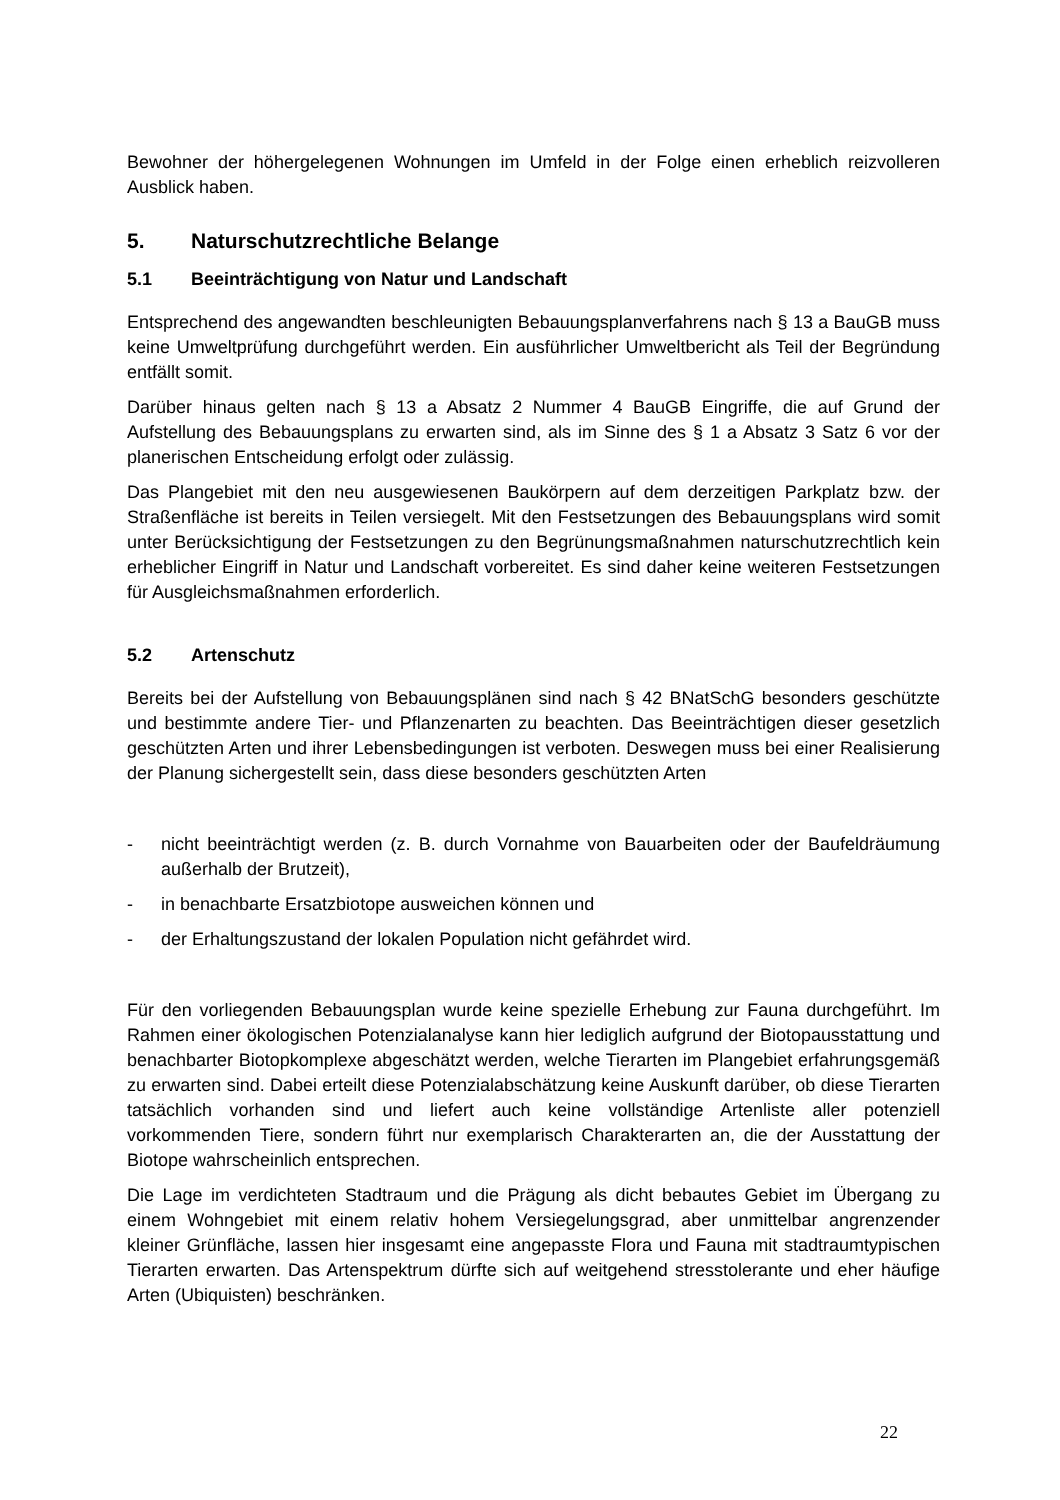Bewohner der höhergelegenen Wohnungen im Umfeld in der Folge einen erheblich reizvolleren Ausblick haben.
5. Naturschutzrechtliche Belange
5.1 Beeinträchtigung von Natur und Landschaft
Entsprechend des angewandten beschleunigten Bebauungsplanverfahrens nach § 13 a BauGB muss keine Umweltprüfung durchgeführt werden. Ein ausführlicher Umweltbericht als Teil der Begründung entfällt somit.
Darüber hinaus gelten nach § 13 a Absatz 2 Nummer 4 BauGB Eingriffe, die auf Grund der Aufstellung des Bebauungsplans zu erwarten sind, als im Sinne des § 1 a Absatz 3 Satz 6 vor der planerischen Entscheidung erfolgt oder zulässig.
Das Plangebiet mit den neu ausgewiesenen Baukörpern auf dem derzeitigen Parkplatz bzw. der Straßenfläche ist bereits in Teilen versiegelt. Mit den Festsetzungen des Bebauungsplans wird somit unter Berücksichtigung der Festsetzungen zu den Begrünungsmaßnahmen naturschutzrechtlich kein erheblicher Eingriff in Natur und Landschaft vorbereitet. Es sind daher keine weiteren Festsetzungen für Ausgleichsmaßnahmen erforderlich.
5.2 Artenschutz
Bereits bei der Aufstellung von Bebauungsplänen sind nach § 42 BNatSchG besonders geschützte und bestimmte andere Tier- und Pflanzenarten zu beachten. Das Beeinträchtigen dieser gesetzlich geschützten Arten und ihrer Lebensbedingungen ist verboten. Deswegen muss bei einer Realisierung der Planung sichergestellt sein, dass diese besonders geschützten Arten
- nicht beeinträchtigt werden (z. B. durch Vornahme von Bauarbeiten oder der Baufeldräumung außerhalb der Brutzeit),
- in benachbarte Ersatzbiotope ausweichen können und
- der Erhaltungszustand der lokalen Population nicht gefährdet wird.
Für den vorliegenden Bebauungsplan wurde keine spezielle Erhebung zur Fauna durchgeführt. Im Rahmen einer ökologischen Potenzialanalyse kann hier lediglich aufgrund der Biotopausstattung und benachbarter Biotopkomplexe abgeschätzt werden, welche Tierarten im Plangebiet erfahrungsgemäß zu erwarten sind. Dabei erteilt diese Potenzialabschätzung keine Auskunft darüber, ob diese Tierarten tatsächlich vorhanden sind und liefert auch keine vollständige Artenliste aller potenziell vorkommenden Tiere, sondern führt nur exemplarisch Charakterarten an, die der Ausstattung der Biotope wahrscheinlich entsprechen.
Die Lage im verdichteten Stadtraum und die Prägung als dicht bebautes Gebiet im Übergang zu einem Wohngebiet mit einem relativ hohem Versiegelungsgrad, aber unmittelbar angrenzender kleiner Grünfläche, lassen hier insgesamt eine angepasste Flora und Fauna mit stadtraumtypischen Tierarten erwarten. Das Artenspektrum dürfte sich auf weitgehend stresstolerante und eher häufige Arten (Ubiquisten) beschränken.
22